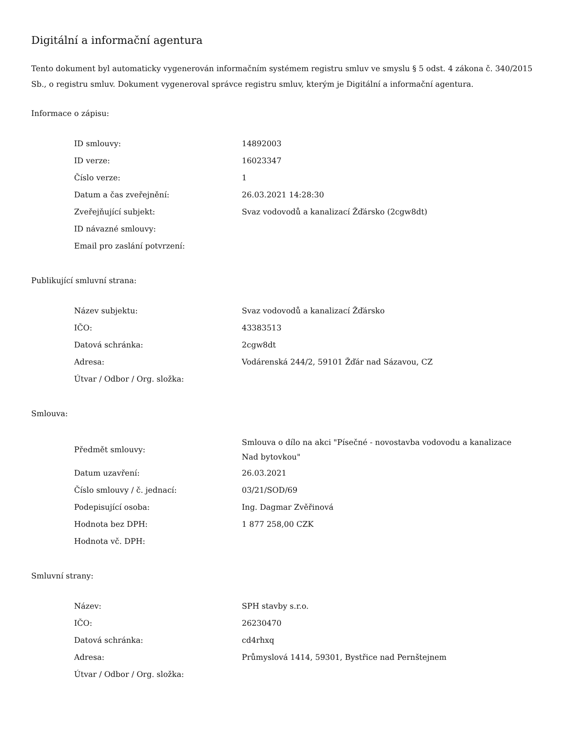Digitální a informační agentura
Tento dokument byl automaticky vygenerován informačním systémem registru smluv ve smyslu § 5 odst. 4 zákona č. 340/2015 Sb., o registru smluv. Dokument vygeneroval správce registru smluv, kterým je Digitální a informační agentura.
Informace o zápisu:
| ID smlouvy: | 14892003 |
| ID verze: | 16023347 |
| Číslo verze: | 1 |
| Datum a čas zveřejnění: | 26.03.2021 14:28:30 |
| Zveřejňující subjekt: | Svaz vodovodů a kanalizací Žďársko (2cgw8dt) |
| ID návazné smlouvy: | |
| Email pro zaslání potvrzení: | |
Publikující smluvní strana:
| Název subjektu: | Svaz vodovodů a kanalizací Žďársko |
| IČO: | 43383513 |
| Datová schránka: | 2cgw8dt |
| Adresa: | Vodárenská 244/2, 59101 Žďár nad Sázavou, CZ |
| Útvar / Odbor / Org. složka: | |
Smlouva:
| Předmět smlouvy: | Smlouva o dílo na akci "Písečné - novostavba vodovodu a kanalizace Nad bytovkou" |
| Datum uzavření: | 26.03.2021 |
| Číslo smlouvy / č. jednací: | 03/21/SOD/69 |
| Podepisující osoba: | Ing. Dagmar Zvěřinová |
| Hodnota bez DPH: | 1 877 258,00 CZK |
| Hodnota vč. DPH: | |
Smluvní strany:
| Název: | SPH stavby s.r.o. |
| IČO: | 26230470 |
| Datová schránka: | cd4rhxq |
| Adresa: | Průmyslová 1414, 59301, Bystřice nad Pernštejnem |
| Útvar / Odbor / Org. složka: | |